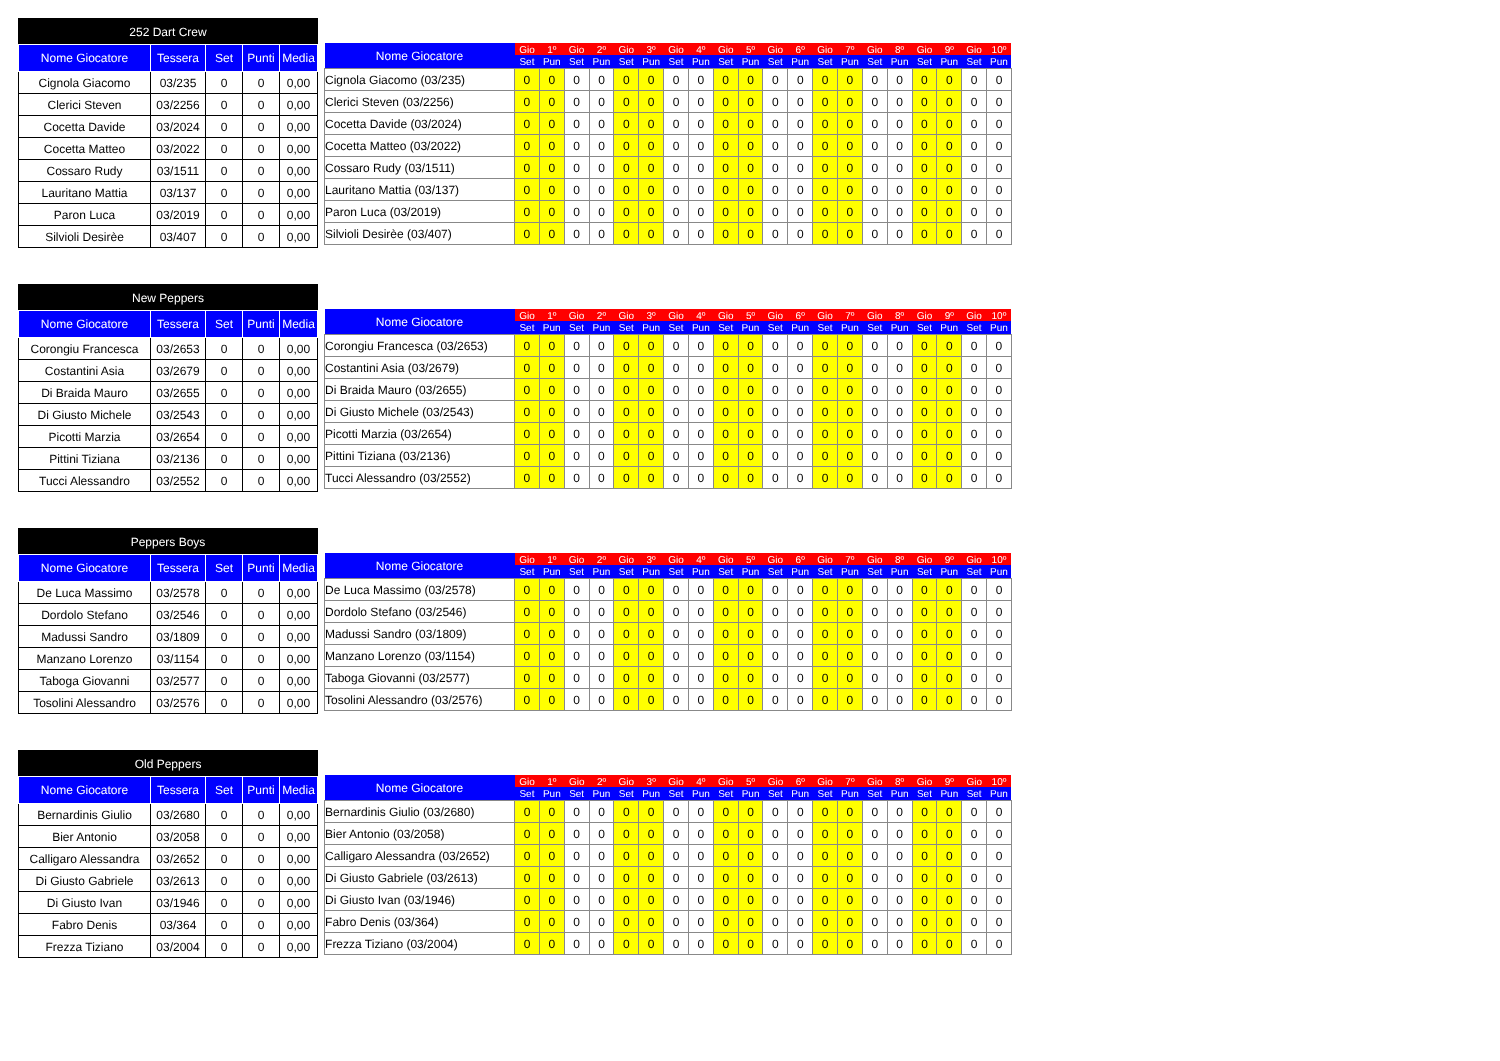| 252 Dart Crew | | | | |
| --- | --- | --- | --- | --- |
| Nome Giocatore | Tessera | Set | Punti | Media |
| Cignola Giacomo | 03/235 | 0 | 0 | 0,00 |
| Clerici Steven | 03/2256 | 0 | 0 | 0,00 |
| Cocetta Davide | 03/2024 | 0 | 0 | 0,00 |
| Cocetta Matteo | 03/2022 | 0 | 0 | 0,00 |
| Cossaro Rudy | 03/1511 | 0 | 0 | 0,00 |
| Lauritano Mattia | 03/137 | 0 | 0 | 0,00 |
| Paron Luca | 03/2019 | 0 | 0 | 0,00 |
| Silvioli Desirèe | 03/407 | 0 | 0 | 0,00 |
| Nome Giocatore | Gio | 1º | Gio | 2º | Gio | 3º | Gio | 4º | Gio | 5º | Gio | 6º | Gio | 7º | Gio | 8º | Gio | 9º | Gio | 10º |
| --- | --- | --- | --- | --- | --- | --- | --- | --- | --- | --- | --- | --- | --- | --- | --- | --- | --- | --- | --- | --- |
| | Set | Pun | Set | Pun | Set | Pun | Set | Pun | Set | Pun | Set | Pun | Set | Pun | Set | Pun | Set | Pun | Set | Pun |
| Cignola Giacomo (03/235) | 0 | 0 | 0 | 0 | 0 | 0 | 0 | 0 | 0 | 0 | 0 | 0 | 0 | 0 | 0 | 0 | 0 | 0 | 0 | 0 |
| Clerici Steven (03/2256) | 0 | 0 | 0 | 0 | 0 | 0 | 0 | 0 | 0 | 0 | 0 | 0 | 0 | 0 | 0 | 0 | 0 | 0 | 0 | 0 |
| Cocetta Davide (03/2024) | 0 | 0 | 0 | 0 | 0 | 0 | 0 | 0 | 0 | 0 | 0 | 0 | 0 | 0 | 0 | 0 | 0 | 0 | 0 | 0 |
| Cocetta Matteo (03/2022) | 0 | 0 | 0 | 0 | 0 | 0 | 0 | 0 | 0 | 0 | 0 | 0 | 0 | 0 | 0 | 0 | 0 | 0 | 0 | 0 |
| Cossaro Rudy (03/1511) | 0 | 0 | 0 | 0 | 0 | 0 | 0 | 0 | 0 | 0 | 0 | 0 | 0 | 0 | 0 | 0 | 0 | 0 | 0 | 0 |
| Lauritano Mattia (03/137) | 0 | 0 | 0 | 0 | 0 | 0 | 0 | 0 | 0 | 0 | 0 | 0 | 0 | 0 | 0 | 0 | 0 | 0 | 0 | 0 |
| Paron Luca (03/2019) | 0 | 0 | 0 | 0 | 0 | 0 | 0 | 0 | 0 | 0 | 0 | 0 | 0 | 0 | 0 | 0 | 0 | 0 | 0 | 0 |
| Silvioli Desirèe (03/407) | 0 | 0 | 0 | 0 | 0 | 0 | 0 | 0 | 0 | 0 | 0 | 0 | 0 | 0 | 0 | 0 | 0 | 0 | 0 | 0 |
| New Peppers | | | | |
| --- | --- | --- | --- | --- |
| Nome Giocatore | Tessera | Set | Punti | Media |
| Corongiu Francesca | 03/2653 | 0 | 0 | 0,00 |
| Costantini Asia | 03/2679 | 0 | 0 | 0,00 |
| Di Braida Mauro | 03/2655 | 0 | 0 | 0,00 |
| Di Giusto Michele | 03/2543 | 0 | 0 | 0,00 |
| Picotti Marzia | 03/2654 | 0 | 0 | 0,00 |
| Pittini Tiziana | 03/2136 | 0 | 0 | 0,00 |
| Tucci Alessandro | 03/2552 | 0 | 0 | 0,00 |
| Nome Giocatore | Gio | 1º | Gio | 2º | Gio | 3º | Gio | 4º | Gio | 5º | Gio | 6º | Gio | 7º | Gio | 8º | Gio | 9º | Gio | 10º |
| --- | --- | --- | --- | --- | --- | --- | --- | --- | --- | --- | --- | --- | --- | --- | --- | --- | --- | --- | --- | --- |
| | Set | Pun | Set | Pun | Set | Pun | Set | Pun | Set | Pun | Set | Pun | Set | Pun | Set | Pun | Set | Pun | Set | Pun |
| Corongiu Francesca (03/2653) | 0 | 0 | 0 | 0 | 0 | 0 | 0 | 0 | 0 | 0 | 0 | 0 | 0 | 0 | 0 | 0 | 0 | 0 | 0 | 0 |
| Costantini Asia (03/2679) | 0 | 0 | 0 | 0 | 0 | 0 | 0 | 0 | 0 | 0 | 0 | 0 | 0 | 0 | 0 | 0 | 0 | 0 | 0 | 0 |
| Di Braida Mauro (03/2655) | 0 | 0 | 0 | 0 | 0 | 0 | 0 | 0 | 0 | 0 | 0 | 0 | 0 | 0 | 0 | 0 | 0 | 0 | 0 | 0 |
| Di Giusto Michele (03/2543) | 0 | 0 | 0 | 0 | 0 | 0 | 0 | 0 | 0 | 0 | 0 | 0 | 0 | 0 | 0 | 0 | 0 | 0 | 0 | 0 |
| Picotti Marzia (03/2654) | 0 | 0 | 0 | 0 | 0 | 0 | 0 | 0 | 0 | 0 | 0 | 0 | 0 | 0 | 0 | 0 | 0 | 0 | 0 | 0 |
| Pittini Tiziana (03/2136) | 0 | 0 | 0 | 0 | 0 | 0 | 0 | 0 | 0 | 0 | 0 | 0 | 0 | 0 | 0 | 0 | 0 | 0 | 0 | 0 |
| Tucci Alessandro (03/2552) | 0 | 0 | 0 | 0 | 0 | 0 | 0 | 0 | 0 | 0 | 0 | 0 | 0 | 0 | 0 | 0 | 0 | 0 | 0 | 0 |
| Peppers Boys | | | | |
| --- | --- | --- | --- | --- |
| Nome Giocatore | Tessera | Set | Punti | Media |
| De Luca Massimo | 03/2578 | 0 | 0 | 0,00 |
| Dordolo Stefano | 03/2546 | 0 | 0 | 0,00 |
| Madussi Sandro | 03/1809 | 0 | 0 | 0,00 |
| Manzano Lorenzo | 03/1154 | 0 | 0 | 0,00 |
| Taboga Giovanni | 03/2577 | 0 | 0 | 0,00 |
| Tosolini Alessandro | 03/2576 | 0 | 0 | 0,00 |
| Nome Giocatore | Gio | 1º | Gio | 2º | Gio | 3º | Gio | 4º | Gio | 5º | Gio | 6º | Gio | 7º | Gio | 8º | Gio | 9º | Gio | 10º |
| --- | --- | --- | --- | --- | --- | --- | --- | --- | --- | --- | --- | --- | --- | --- | --- | --- | --- | --- | --- | --- |
| | Set | Pun | Set | Pun | Set | Pun | Set | Pun | Set | Pun | Set | Pun | Set | Pun | Set | Pun | Set | Pun | Set | Pun |
| De Luca Massimo (03/2578) | 0 | 0 | 0 | 0 | 0 | 0 | 0 | 0 | 0 | 0 | 0 | 0 | 0 | 0 | 0 | 0 | 0 | 0 | 0 | 0 |
| Dordolo Stefano (03/2546) | 0 | 0 | 0 | 0 | 0 | 0 | 0 | 0 | 0 | 0 | 0 | 0 | 0 | 0 | 0 | 0 | 0 | 0 | 0 | 0 |
| Madussi Sandro (03/1809) | 0 | 0 | 0 | 0 | 0 | 0 | 0 | 0 | 0 | 0 | 0 | 0 | 0 | 0 | 0 | 0 | 0 | 0 | 0 | 0 |
| Manzano Lorenzo (03/1154) | 0 | 0 | 0 | 0 | 0 | 0 | 0 | 0 | 0 | 0 | 0 | 0 | 0 | 0 | 0 | 0 | 0 | 0 | 0 | 0 |
| Taboga Giovanni (03/2577) | 0 | 0 | 0 | 0 | 0 | 0 | 0 | 0 | 0 | 0 | 0 | 0 | 0 | 0 | 0 | 0 | 0 | 0 | 0 | 0 |
| Tosolini Alessandro (03/2576) | 0 | 0 | 0 | 0 | 0 | 0 | 0 | 0 | 0 | 0 | 0 | 0 | 0 | 0 | 0 | 0 | 0 | 0 | 0 | 0 |
| Old Peppers | | | | |
| --- | --- | --- | --- | --- |
| Nome Giocatore | Tessera | Set | Punti | Media |
| Bernardinis Giulio | 03/2680 | 0 | 0 | 0,00 |
| Bier Antonio | 03/2058 | 0 | 0 | 0,00 |
| Calligaro Alessandra | 03/2652 | 0 | 0 | 0,00 |
| Di Giusto Gabriele | 03/2613 | 0 | 0 | 0,00 |
| Di Giusto Ivan | 03/1946 | 0 | 0 | 0,00 |
| Fabro Denis | 03/364 | 0 | 0 | 0,00 |
| Frezza Tiziano | 03/2004 | 0 | 0 | 0,00 |
| Nome Giocatore | Gio | 1º | Gio | 2º | Gio | 3º | Gio | 4º | Gio | 5º | Gio | 6º | Gio | 7º | Gio | 8º | Gio | 9º | Gio | 10º |
| --- | --- | --- | --- | --- | --- | --- | --- | --- | --- | --- | --- | --- | --- | --- | --- | --- | --- | --- | --- | --- |
| | Set | Pun | Set | Pun | Set | Pun | Set | Pun | Set | Pun | Set | Pun | Set | Pun | Set | Pun | Set | Pun | Set | Pun |
| Bernardinis Giulio (03/2680) | 0 | 0 | 0 | 0 | 0 | 0 | 0 | 0 | 0 | 0 | 0 | 0 | 0 | 0 | 0 | 0 | 0 | 0 | 0 | 0 |
| Bier Antonio (03/2058) | 0 | 0 | 0 | 0 | 0 | 0 | 0 | 0 | 0 | 0 | 0 | 0 | 0 | 0 | 0 | 0 | 0 | 0 | 0 | 0 |
| Calligaro Alessandra (03/2652) | 0 | 0 | 0 | 0 | 0 | 0 | 0 | 0 | 0 | 0 | 0 | 0 | 0 | 0 | 0 | 0 | 0 | 0 | 0 | 0 |
| Di Giusto Gabriele (03/2613) | 0 | 0 | 0 | 0 | 0 | 0 | 0 | 0 | 0 | 0 | 0 | 0 | 0 | 0 | 0 | 0 | 0 | 0 | 0 | 0 |
| Di Giusto Ivan (03/1946) | 0 | 0 | 0 | 0 | 0 | 0 | 0 | 0 | 0 | 0 | 0 | 0 | 0 | 0 | 0 | 0 | 0 | 0 | 0 | 0 |
| Fabro Denis (03/364) | 0 | 0 | 0 | 0 | 0 | 0 | 0 | 0 | 0 | 0 | 0 | 0 | 0 | 0 | 0 | 0 | 0 | 0 | 0 | 0 |
| Frezza Tiziano (03/2004) | 0 | 0 | 0 | 0 | 0 | 0 | 0 | 0 | 0 | 0 | 0 | 0 | 0 | 0 | 0 | 0 | 0 | 0 | 0 | 0 |